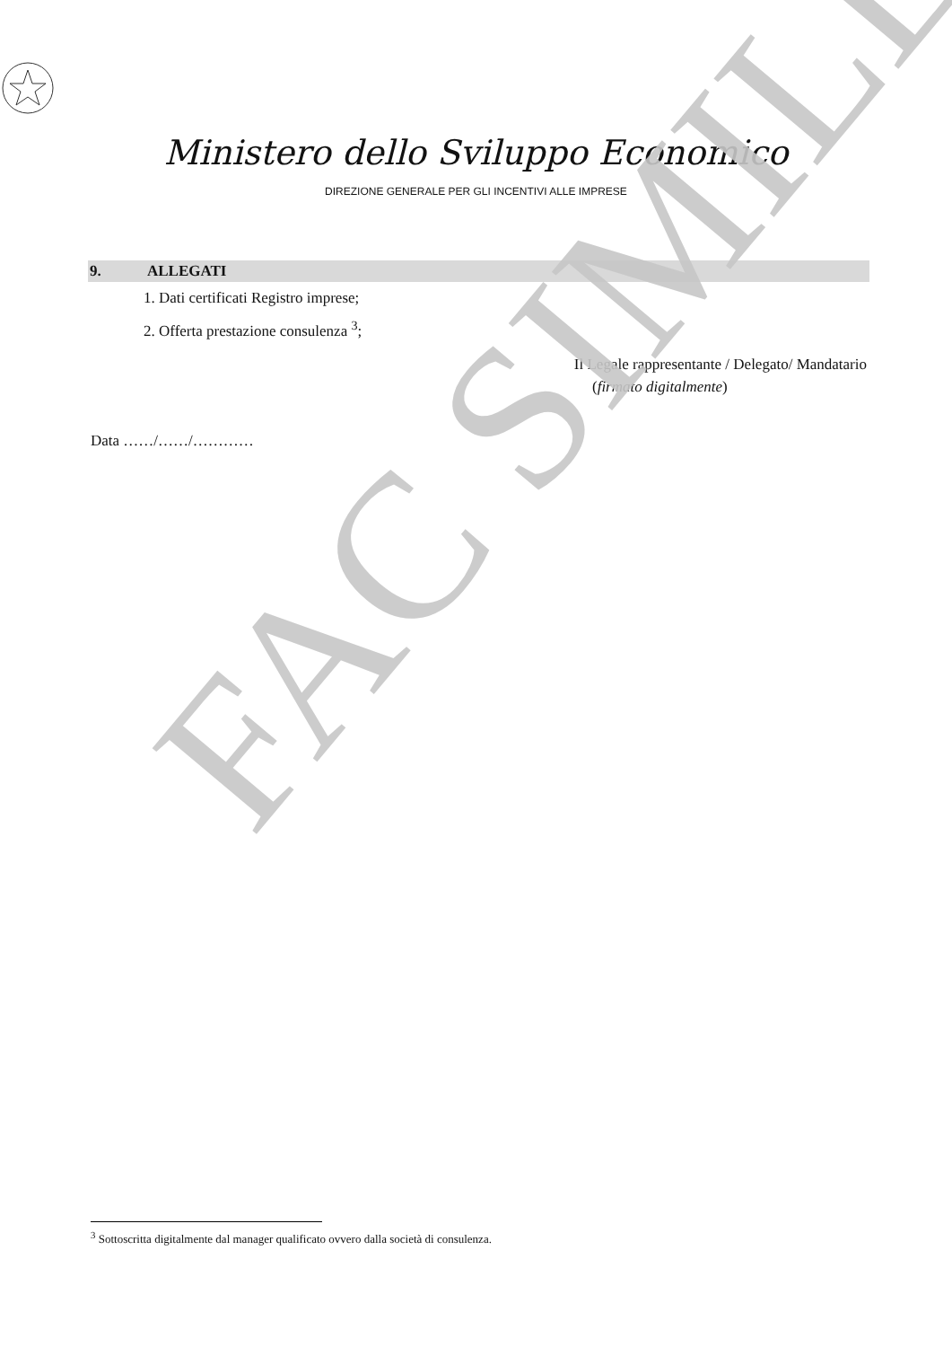FAC SIMILE
Ministero dello Sviluppo Economico
DIREZIONE GENERALE PER GLI INCENTIVI ALLE IMPRESE
9. ALLEGATI
1. Dati certificati Registro imprese;
2. Offerta prestazione consulenza <sup>3</sup>;
Il Legale rappresentante / Delegato/ Mandatario
(firmato digitalmente)
Data ……/……/…………
<sup>3</sup> Sottoscritta digitalmente dal manager qualificato ovvero dalla società di consulenza.